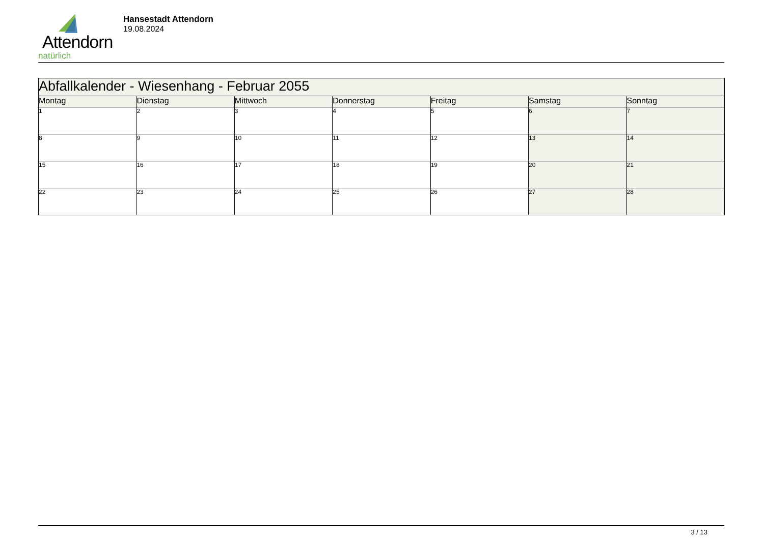Attendorn
natürlich
Hansestadt Attendorn
19.08.2024
| Abfallkalender - Wiesenhang - Februar 2055 | | | | | | |
| Montag | Dienstag | Mittwoch | Donnerstag | Freitag | Samstag | Sonntag |
| 1 | 2 | 3 | 4 | 5 | 6 | 7 |
| 8 | 9 | 10 | 11 | 12 | 13 | 14 |
| 15 | 16 | 17 | 18 | 19 | 20 | 21 |
| 22 | 23 | 24 | 25 | 26 | 27 | 28 |
3 / 13